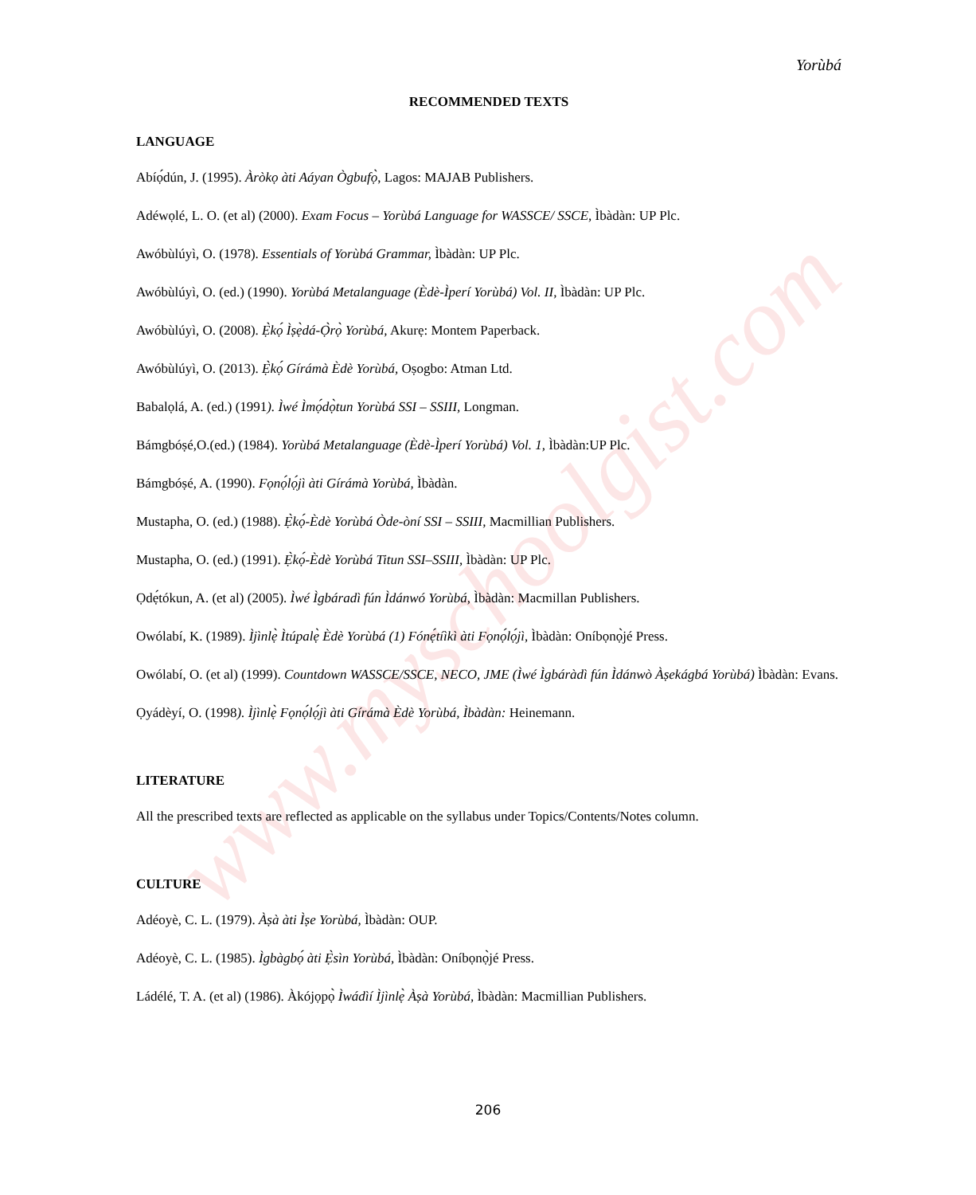www.myschoolgist.com
Yorùbá
RECOMMENDED TEXTS
LANGUAGE
Abíọ́dún, J. (1995). Àròkọ àti Aáyan Ògbufọ̀, Lagos: MAJAB Publishers.
Adéwọlé, L. O. (et al) (2000). Exam Focus – Yorùbá Language for WASSCE/ SSCE, Ìbàdàn: UP Plc.
Awóbùlúyì, O. (1978). Essentials of Yorùbá Grammar, Ìbàdàn: UP Plc.
Awóbùlúyì, O. (ed.) (1990). Yorùbá Metalanguage (Èdè-Ìperí Yorùbá) Vol. II, Ìbàdàn: UP Plc.
Awóbùlúyì, O. (2008). Ẹ̀kọ́ Ìṣẹ̀dá-Ọ̀rọ̀ Yorùbá, Akurẹ: Montem Paperback.
Awóbùlúyì, O. (2013). Ẹ̀kọ́ Gírámà Èdè Yorùbá, Oṣogbo: Atman Ltd.
Babalọlá, A. (ed.) (1991). Ìwé Ìmọ́dọ̀tun Yorùbá SSI – SSIII, Longman.
Bámgbóṣé,O.(ed.) (1984). Yorùbá Metalanguage (Èdè-Ìperí Yorùbá) Vol. 1, Ìbàdàn:UP Plc.
Bámgbóṣé, A. (1990). Fọnọ́lọ́jì àti Gírámà Yorùbá, Ìbàdàn.
Mustapha, O. (ed.) (1988). Ẹ̀kọ́-Èdè Yorùbá Òde-òní SSI – SSIII, Macmillian Publishers.
Mustapha, O. (ed.) (1991). Ẹ̀kọ́-Èdè Yorùbá Titun SSI–SSIII, Ìbàdàn: UP Plc.
Ọdẹ́tókun, A. (et al) (2005). Ìwé Ìgbáradì fún Ìdánwó Yorùbá, Ìbàdàn: Macmillan Publishers.
Owólabí, K. (1989). Ìjìnlẹ̀ Ìtúpalẹ̀ Èdè Yorùbá (1) Fónẹ́tíìkì àti Fọnọ́lọ́jì, Ìbàdàn: Oníbọnọ̀jé Press.
Owólabí, O. (et al) (1999). Countdown WASSCE/SSCE, NECO, JME (Ìwé Ìgbáràdì fún Ìdánwò Àṣekágbá Yorùbá) Ìbàdàn: Evans.
Ọyádèyí, O. (1998). Ìjìnlẹ̀ Fọnọ́lọ́jì àti Gírámà Èdè Yorùbá, Ìbàdàn: Heinemann.
LITERATURE
All the prescribed texts are reflected as applicable on the syllabus under Topics/Contents/Notes column.
CULTURE
Adéoyè, C. L. (1979). Àṣà àti Ìṣe Yorùbá, Ìbàdàn: OUP.
Adéoyè, C. L. (1985). Ìgbàgbọ́ àti Ẹ̀sìn Yorùbá, Ìbàdàn: Oníbọnọ̀jé Press.
Ládélé, T. A. (et al) (1986). Àkójọpọ̀ Ìwádìí Ìjìnlẹ̀ Àṣà Yorùbá, Ìbàdàn: Macmillian Publishers.
206